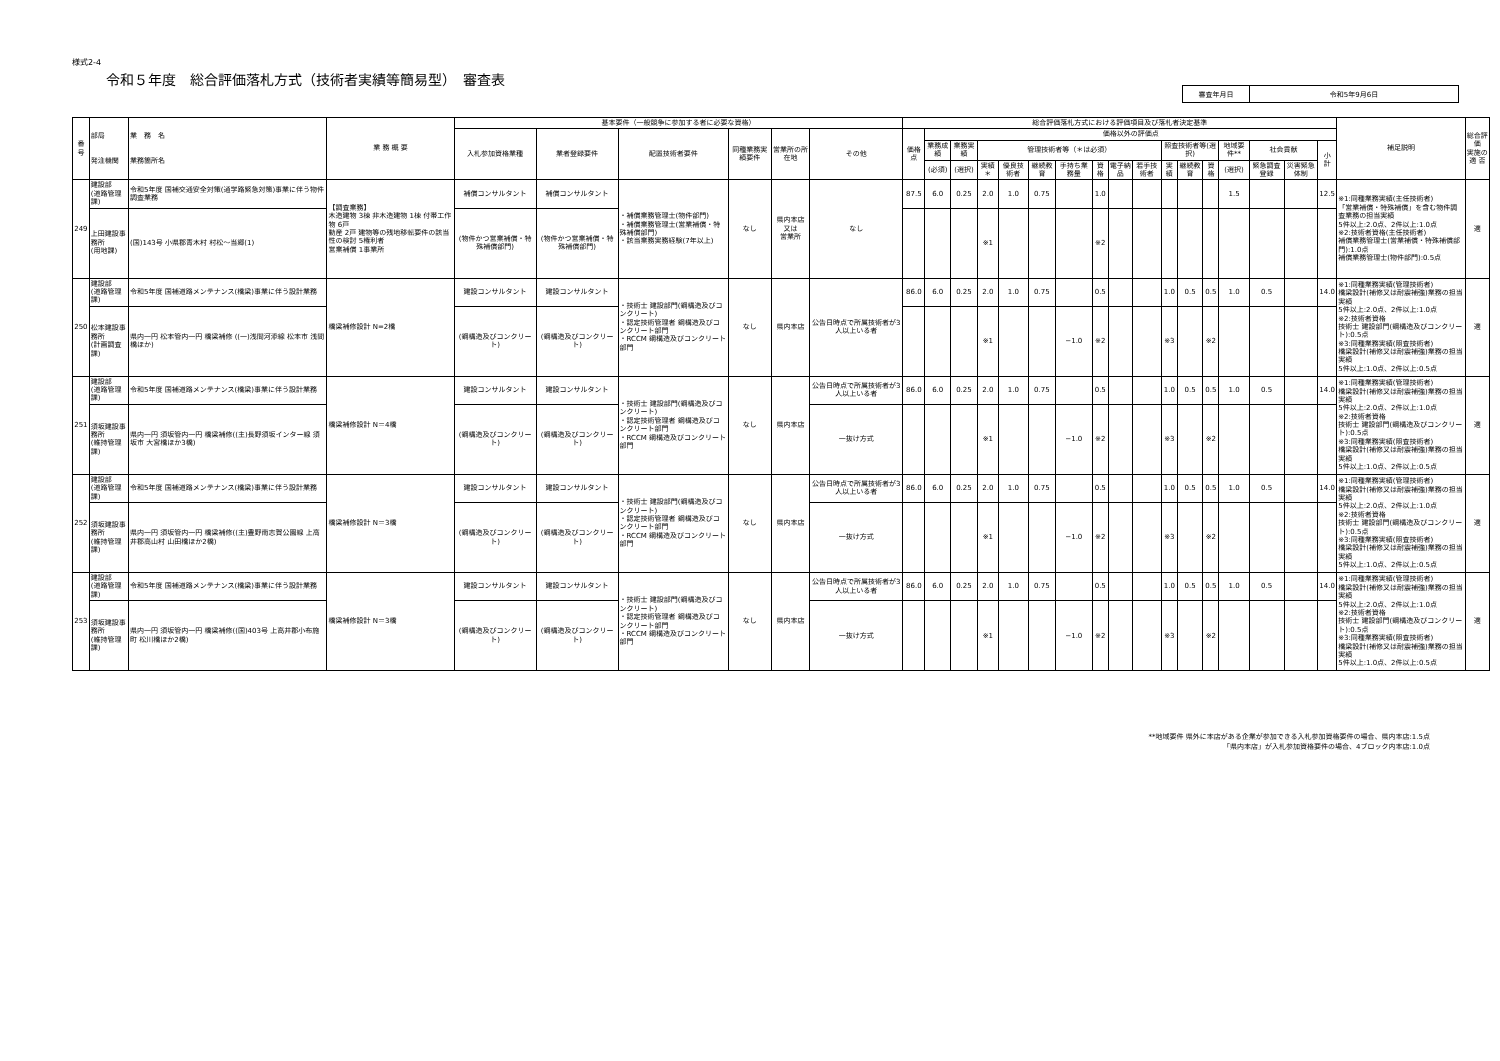様式2-4
令和５年度　総合評価落札方式（技術者実績等簡易型）　審査表
| 審査年月日 | 令和5年9月6日 |
| 番号 | 部局 発注機関 | 業 務 名 業務箇所名 | 業 務 概 要 | 基本要件（一般競争に参加する者に必要な資格） | | | | | | 総合評価落札方式における評価項目及び落札者決定基準 | | | | | | | | | | | | | | | | | 補足説明 | 総合評価 実施の 適 否 |
| --- | --- | --- | --- | --- | --- | --- | --- | --- | --- | --- | --- | --- | --- | --- | --- | --- | --- | --- | --- | --- | --- | --- | --- | --- | --- | --- | --- | --- |
| | | | | 入札参加資格業種 | 業者登録要件 | 配置技術者要件 | 同種業務実績要件 | 営業所の所在地 | その他 | 価格点 | 価格以外の評価点 | | | | | | | | | | | | | | | | | |
| | | | | | | | | | | | 業務成績 | 業務実績 | 管理技術者等（＊は必須） | | | | | | | 照査技術者等(選択) | | | 地域要件** | 社会貢献 | | 小 計 | | |
| | | | | | | | | | | | (必須) | (選択) | 実績＊ | 優良技術者 | 継続教育 | 手持ち業務量 | 資格 | 電子納品 | 若手技術者 | 実績 | 継続教育 | 資格 | (選択) | 緊急調査登録 | 災害緊急体制 | | | |
| 249 | 建設部 (道路管理課) | 令和5年度 国補交通安全対策(通学路緊急対策)事業に伴う物件調査業務 | 【調査業務】 木造建物 3棟 非木造建物 1棟 付帯工作物 6戸 動産 2戸 建物等の残地移転要件の該当性の検討 5権利者 営業補償 1事業所 | 補償コンサルタント | 補償コンサルタント | ・補償業務管理士(物件部門) ・補償業務管理士(営業補償・特殊補償部門) ・該当業務実務経験(7年以上) | なし | 県内本店 又は 営業所 | なし | 87.5 | 6.0 | 0.25 | 2.0 | 1.0 | 0.75 | | 1.0 | | | | | | 1.5 | | | 12.5 | ※1:同種業務実績(主任技術者) 「営業補償・特殊補償」を含む物件調査業務の担当実績 5件以上:2.0点、2件以上:1.0点 ※2:技術者資格(主任技術者) 補償業務管理士(営業補償・特殊補償部門):1.0点 補償業務管理士(物件部門):0.5点 | 適 |
| | 上田建設事務所 (用地課) | (国)143号 小県郡青木村 村松～当郷(1) | | (物件かつ営業補償・特殊補償部門) | (物件かつ営業補償・特殊補償部門) | | | | | | | | ※1 | | | | ※2 | | | | | | | | | | | |
| 250 | 建設部 (道路管理課) | 令和5年度 国補道路メンテナンス(橋梁)事業に伴う設計業務 | 橋梁補修設計 N=2橋 | 建設コンサルタント | 建設コンサルタント | ・技術士 建設部門(鋼構造及びコンクリート) ・認定技術管理者 鋼構造及びコンクリート部門 ・RCCM 鋼構造及びコンクリート部門 | なし | 県内本店 | 公告日時点で所属技術者が3人以上いる者 | 86.0 | 6.0 | 0.25 | 2.0 | 1.0 | 0.75 | | 0.5 | | | 1.0 | 0.5 | 0.5 | 1.0 | 0.5 | | 14.0 | ※1:同種業務実績(管理技術者) 橋梁設計(補修又は耐震補強)業務の担当実績 5件以上:2.0点、2件以上:1.0点 ※2:技術者資格 技術士 建設部門(鋼構造及びコンクリート):0.5点 ※3:同種業務実績(照査技術者) 橋梁設計(補修又は耐震補強)業務の担当実績 5件以上:1.0点、2件以上:0.5点 | 適 |
| | 松本建設事務所 (計画調査課) | 県内一円 松本管内一円 橋梁補修 ((一)浅間河添線 松本市 浅間橋ほか) | | (鋼構造及びコンクリート) | (鋼構造及びコンクリート) | | | | | | | | ※1 | | | −1.0 | ※2 | | | ※3 | | ※2 | | | | | | |
| 251 | 建設部 (道路管理課) | 令和5年度 国補道路メンテナンス(橋梁)事業に伴う設計業務 | 橋梁補修設計 N＝4橋 | 建設コンサルタント | 建設コンサルタント | ・技術士 建設部門(鋼構造及びコンクリート) ・認定技術管理者 鋼構造及びコンクリート部門 ・RCCM 鋼構造及びコンクリート部門 | なし | 県内本店 | 公告日時点で所属技術者が3人以上いる者 | 86.0 | 6.0 | 0.25 | 2.0 | 1.0 | 0.75 | | 0.5 | | | 1.0 | 0.5 | 0.5 | 1.0 | 0.5 | | 14.0 | ※1:同種業務実績(管理技術者) 橋梁設計(補修又は耐震補強)業務の担当実績 5件以上:2.0点、2件以上:1.0点 ※2:技術者資格 技術士 建設部門(鋼構造及びコンクリート):0.5点 ※3:同種業務実績(照査技術者) 橋梁設計(補修又は耐震補強)業務の担当実績 5件以上:1.0点、2件以上:0.5点 | 適 |
| | 須坂建設事務所 (維持管理課) | 県内一円 須坂管内一円 橋梁補修((主)長野須坂インター線 須坂市 大宮橋ほか3橋) | | (鋼構造及びコンクリート) | (鋼構造及びコンクリート) | | | | 一抜け方式 | | | | ※1 | | | −1.0 | ※2 | | | ※3 | | ※2 | | | | | | |
| 252 | 建設部 (道路管理課) | 令和5年度 国補道路メンテナンス(橋梁)事業に伴う設計業務 | 橋梁補修設計 N＝3橋 | 建設コンサルタント | 建設コンサルタント | ・技術士 建設部門(鋼構造及びコンクリート) ・認定技術管理者 鋼構造及びコンクリート部門 ・RCCM 鋼構造及びコンクリート部門 | なし | 県内本店 | 公告日時点で所属技術者が3人以上いる者 | 86.0 | 6.0 | 0.25 | 2.0 | 1.0 | 0.75 | | 0.5 | | | 1.0 | 0.5 | 0.5 | 1.0 | 0.5 | | 14.0 | ※1:同種業務実績(管理技術者) 橋梁設計(補修又は耐震補強)業務の担当実績 5件以上:2.0点、2件以上:1.0点 ※2:技術者資格 技術士 建設部門(鋼構造及びコンクリート):0.5点 ※3:同種業務実績(照査技術者) 橋梁設計(補修又は耐震補強)業務の担当実績 5件以上:1.0点、2件以上:0.5点 | 適 |
| | 須坂建設事務所 (維持管理課) | 県内一円 須坂管内一円 橋梁補修((主)豊野南志賀公園線 上高井郡高山村 山田橋ほか2橋) | | (鋼構造及びコンクリート) | (鋼構造及びコンクリート) | | | | 一抜け方式 | | | | ※1 | | | −1.0 | ※2 | | | ※3 | | ※2 | | | | | | |
| 253 | 建設部 (道路管理課) | 令和5年度 国補道路メンテナンス(橋梁)事業に伴う設計業務 | 橋梁補修設計 N＝3橋 | 建設コンサルタント | 建設コンサルタント | ・技術士 建設部門(鋼構造及びコンクリート) ・認定技術管理者 鋼構造及びコンクリート部門 ・RCCM 鋼構造及びコンクリート部門 | なし | 県内本店 | 公告日時点で所属技術者が3人以上いる者 | 86.0 | 6.0 | 0.25 | 2.0 | 1.0 | 0.75 | | 0.5 | | | 1.0 | 0.5 | 0.5 | 1.0 | 0.5 | | 14.0 | ※1:同種業務実績(管理技術者) 橋梁設計(補修又は耐震補強)業務の担当実績 5件以上:2.0点、2件以上:1.0点 ※2:技術者資格 技術士 建設部門(鋼構造及びコンクリート):0.5点 ※3:同種業務実績(照査技術者) 橋梁設計(補修又は耐震補強)業務の担当実績 5件以上:1.0点、2件以上:0.5点 | 適 |
| | 須坂建設事務所 (維持管理課) | 県内一円 須坂管内一円 橋梁補修((国)403号 上高井郡小布施町 松川橋ほか2橋) | | (鋼構造及びコンクリート) | (鋼構造及びコンクリート) | | | | 一抜け方式 | | | | ※1 | | | −1.0 | ※2 | | | ※3 | | ※2 | | | | | | |
**地域要件 県外に本店がある企業が参加できる入札参加資格要件の場合、県内本店:1.5点
「県内本店」が入札参加資格要件の場合、4ブロック内本店:1.0点